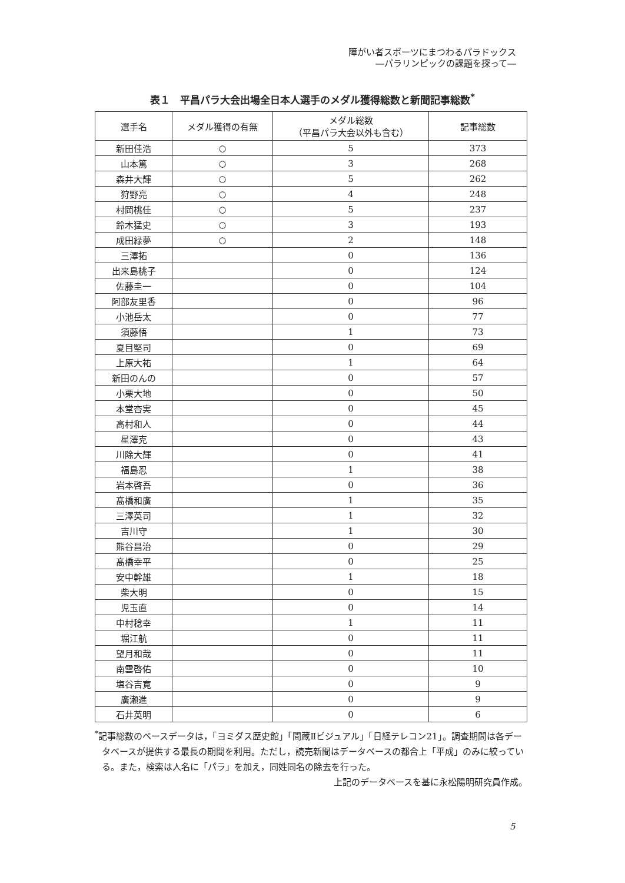障がい者スポーツにまつわるパラドックス
―パラリンピックの課題を探って―
表１　平昌パラ大会出場全日本人選手のメダル獲得総数と新聞記事総数<sup>*</sup>
| 選手名 | メダル獲得の有無 | メダル総数 （平昌パラ大会以外も含む） | 記事総数 |
| --- | --- | --- | --- |
| 新田佳浩 | ○ | 5 | 373 |
| 山本篤 | ○ | 3 | 268 |
| 森井大輝 | ○ | 5 | 262 |
| 狩野亮 | ○ | 4 | 248 |
| 村岡桃佳 | ○ | 5 | 237 |
| 鈴木猛史 | ○ | 3 | 193 |
| 成田緑夢 | ○ | 2 | 148 |
| 三澤拓 | | 0 | 136 |
| 出来島桃子 | | 0 | 124 |
| 佐藤圭一 | | 0 | 104 |
| 阿部友里香 | | 0 | 96 |
| 小池岳太 | | 0 | 77 |
| 須藤悟 | | 1 | 73 |
| 夏目堅司 | | 0 | 69 |
| 上原大祐 | | 1 | 64 |
| 新田のんの | | 0 | 57 |
| 小栗大地 | | 0 | 50 |
| 本堂杏実 | | 0 | 45 |
| 高村和人 | | 0 | 44 |
| 星澤克 | | 0 | 43 |
| 川除大輝 | | 0 | 41 |
| 福島忍 | | 1 | 38 |
| 岩本啓吾 | | 0 | 36 |
| 髙橋和廣 | | 1 | 35 |
| 三澤英司 | | 1 | 32 |
| 吉川守 | | 1 | 30 |
| 熊谷昌治 | | 0 | 29 |
| 髙橋幸平 | | 0 | 25 |
| 安中幹雄 | | 1 | 18 |
| 柴大明 | | 0 | 15 |
| 児玉直 | | 0 | 14 |
| 中村稔幸 | | 1 | 11 |
| 堀江航 | | 0 | 11 |
| 望月和哉 | | 0 | 11 |
| 南雲啓佑 | | 0 | 10 |
| 塩谷吉寛 | | 0 | 9 |
| 廣瀬進 | | 0 | 9 |
| 石井英明 | | 0 | 6 |
<sup>*</sup> 記事総数のベースデータは，「ヨミダス歴史館」「聞蔵Ⅱビジュアル」「日経テレコン21」。調査期間は各データベースが提供する最長の期間を利用。ただし，読売新聞はデータベースの都合上「平成」のみに絞っている。また，検索は人名に「パラ」を加え，同姓同名の除去を行った。
上記のデータベースを基に永松陽明研究員作成。
5